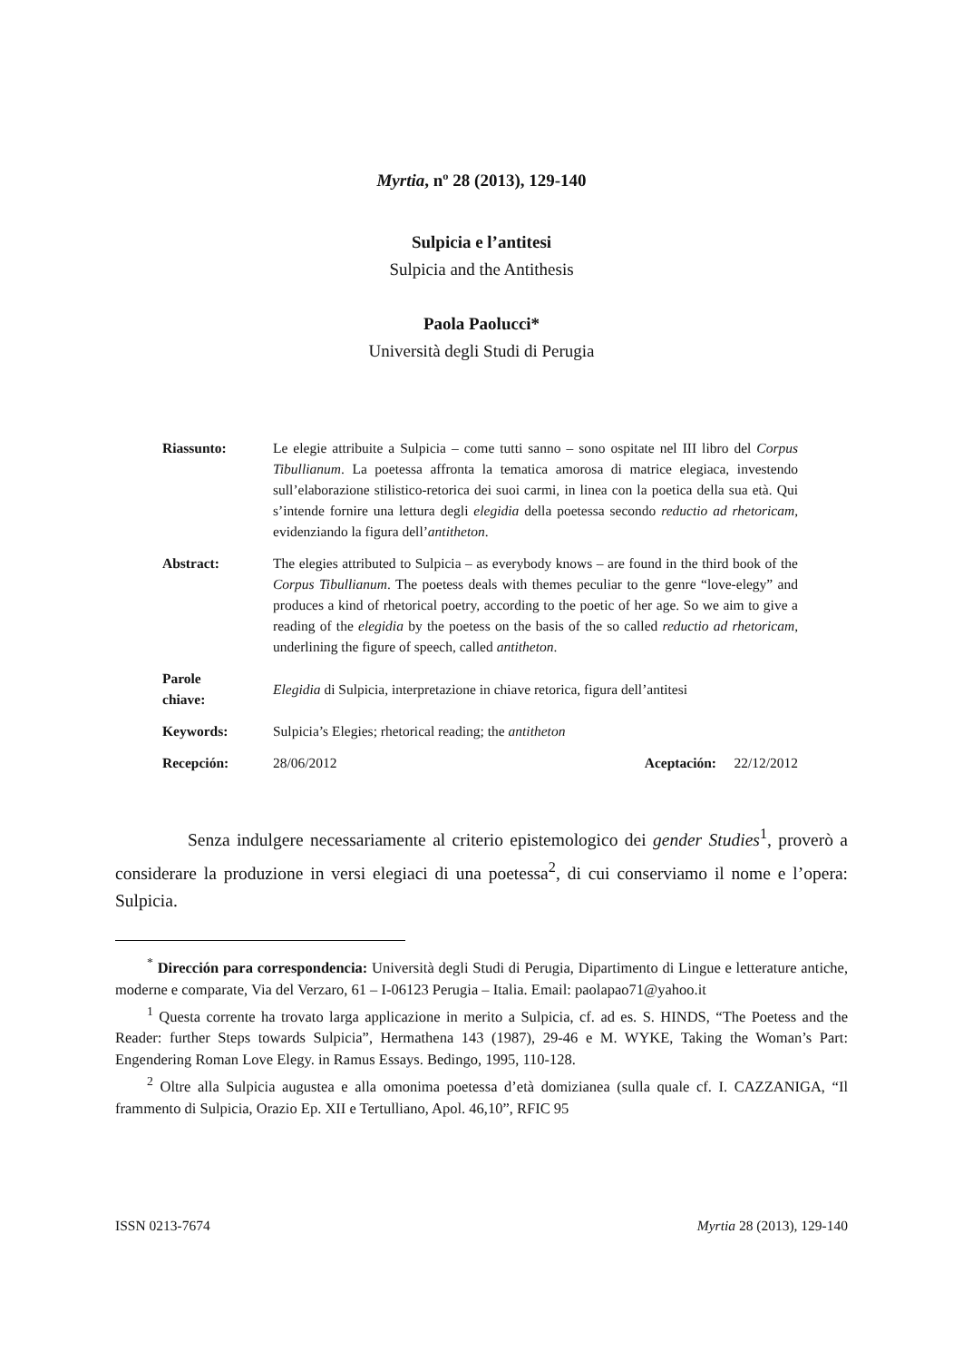Myrtia, nº 28 (2013), 129-140
Sulpicia e l’antitesi
Sulpicia and the Antithesis
Paola Paolucci*
Università degli Studi di Perugia
Riassunto: Le elegie attribuite a Sulpicia – come tutti sanno – sono ospitate nel III libro del Corpus Tibullianum. La poetessa affronta la tematica amorosa di matrice elegiaca, investendo sull’elaborazione stilistico-retorica dei suoi carmi, in linea con la poetica della sua età. Qui s’intende fornire una lettura degli elegidia della poetessa secondo reductio ad rhetoricam, evidenziando la figura dell’antitheton.
Abstract: The elegies attributed to Sulpicia – as everybody knows – are found in the third book of the Corpus Tibullianum. The poetess deals with themes peculiar to the genre “love-elegy” and produces a kind of rhetorical poetry, according to the poetic of her age. So we aim to give a reading of the elegidia by the poetess on the basis of the so called reductio ad rhetoricam, underlining the figure of speech, called antitheton.
Parole
chiave:
Elegidia di Sulpicia, interpretazione in chiave retorica, figura dell’antitesi
Keywords: Sulpicia’s Elegies; rhetorical reading; the antitheton
Recepción: 28/06/2012 Aceptación: 22/12/2012
Senza indulgere necessariamente al criterio epistemologico dei gender Studies<sup>1</sup>, proverò a considerare la produzione in versi elegiaci di una poetessa<sup>2</sup>, di cui conserviamo il nome e l’opera: Sulpicia.
<sup>*</sup> Dirección para correspondencia: Università degli Studi di Perugia, Dipartimento di Lingue e letterature antiche, moderne e comparate, Via del Verzaro, 61 – I-06123 Perugia – Italia. Email: paolapao71@yahoo.it
<sup>1</sup> Questa corrente ha trovato larga applicazione in merito a Sulpicia, cf. ad es. S. HINDS, “The Poetess and the Reader: further Steps towards Sulpicia”, Hermathena 143 (1987), 29-46 e M. WYKE, Taking the Woman’s Part: Engendering Roman Love Elegy. in Ramus Essays. Bedingo, 1995, 110-128.
<sup>2</sup> Oltre alla Sulpicia augustea e alla omonima poetessa d’età domizianea (sulla quale cf. I. CAZZANIGA, “Il frammento di Sulpicia, Orazio Ep. XII e Tertulliano, Apol. 46,10”, RFIC 95
ISSN 0213-7674 Myrtia 28 (2013), 129-140